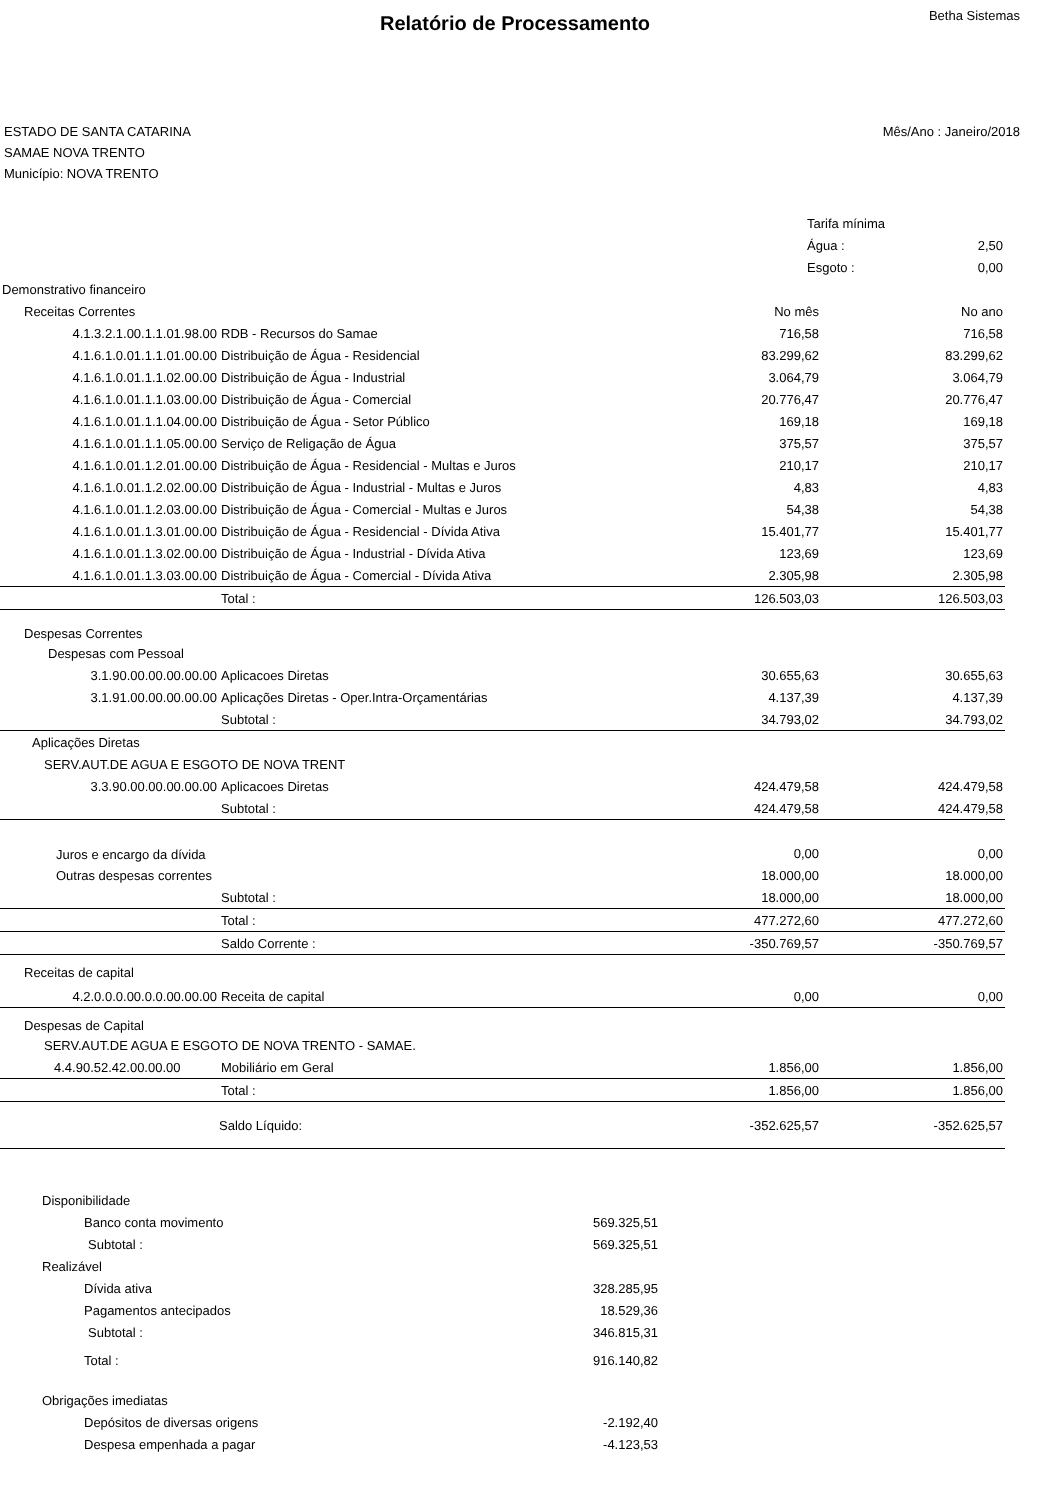Relatório de Processamento
Betha Sistemas
ESTADO DE SANTA CATARINA
SAMAE NOVA TRENTO
Município: NOVA TRENTO
Mês/Ano : Janeiro/2018
| Tarifa mínima | |
| Água : | 2,50 |
| Esgoto : | 0,00 |
| Demonstrativo financeiro | | | |
| Receitas Correntes | | No mês | No ano |
| 4.1.3.2.1.00.1.1.01.98.00 | RDB - Recursos do Samae | 716,58 | 716,58 |
| 4.1.6.1.0.01.1.1.01.00.00 | Distribuição de Água - Residencial | 83.299,62 | 83.299,62 |
| 4.1.6.1.0.01.1.1.02.00.00 | Distribuição de Água - Industrial | 3.064,79 | 3.064,79 |
| 4.1.6.1.0.01.1.1.03.00.00 | Distribuição de Água - Comercial | 20.776,47 | 20.776,47 |
| 4.1.6.1.0.01.1.1.04.00.00 | Distribuição de Água - Setor Público | 169,18 | 169,18 |
| 4.1.6.1.0.01.1.1.05.00.00 | Serviço de Religação de Água | 375,57 | 375,57 |
| 4.1.6.1.0.01.1.2.01.00.00 | Distribuição de Água - Residencial - Multas e Juros | 210,17 | 210,17 |
| 4.1.6.1.0.01.1.2.02.00.00 | Distribuição de Água - Industrial - Multas e Juros | 4,83 | 4,83 |
| 4.1.6.1.0.01.1.2.03.00.00 | Distribuição de Água - Comercial - Multas e Juros | 54,38 | 54,38 |
| 4.1.6.1.0.01.1.3.01.00.00 | Distribuição de Água - Residencial - Dívida Ativa | 15.401,77 | 15.401,77 |
| 4.1.6.1.0.01.1.3.02.00.00 | Distribuição de Água - Industrial - Dívida Ativa | 123,69 | 123,69 |
| 4.1.6.1.0.01.1.3.03.00.00 | Distribuição de Água - Comercial - Dívida Ativa | 2.305,98 | 2.305,98 |
| | Total : | 126.503,03 | 126.503,03 |
| Despesas Correntes | | | |
| Despesas com Pessoal | | | |
| 3.1.90.00.00.00.00.00 | Aplicacoes Diretas | 30.655,63 | 30.655,63 |
| 3.1.91.00.00.00.00.00 | Aplicações Diretas - Oper.Intra-Orçamentárias | 4.137,39 | 4.137,39 |
| | Subtotal : | 34.793,02 | 34.793,02 |
| Aplicações Diretas | | | |
| SERV.AUT.DE AGUA E ESGOTO DE NOVA TRENT | | | |
| 3.3.90.00.00.00.00.00 | Aplicacoes Diretas | 424.479,58 | 424.479,58 |
| | Subtotal : | 424.479,58 | 424.479,58 |
| Juros e encargo da dívida | | 0,00 | 0,00 |
| Outras despesas correntes | | 18.000,00 | 18.000,00 |
| | Subtotal : | 18.000,00 | 18.000,00 |
| | Total : | 477.272,60 | 477.272,60 |
| | Saldo Corrente : | -350.769,57 | -350.769,57 |
| Receitas de capital | | | |
| 4.2.0.0.0.00.0.0.00.00.00 | Receita de capital | 0,00 | 0,00 |
| Despesas de Capital | | | |
| SERV.AUT.DE AGUA E ESGOTO DE NOVA TRENTO - SAMAE. | | | |
| 4.4.90.52.42.00.00.00 | Mobiliário em Geral | 1.856,00 | 1.856,00 |
| | Total : | 1.856,00 | 1.856,00 |
| | Saldo Líquido: | -352.625,57 | -352.625,57 |
| Disponibilidade | |
| Banco conta movimento | 569.325,51 |
| Subtotal : | 569.325,51 |
| Realizável | |
| Dívida ativa | 328.285,95 |
| Pagamentos antecipados | 18.529,36 |
| Subtotal : | 346.815,31 |
| Total : | 916.140,82 |
| Obrigações imediatas | |
| Depósitos de diversas origens | -2.192,40 |
| Despesa empenhada a pagar | -4.123,53 |